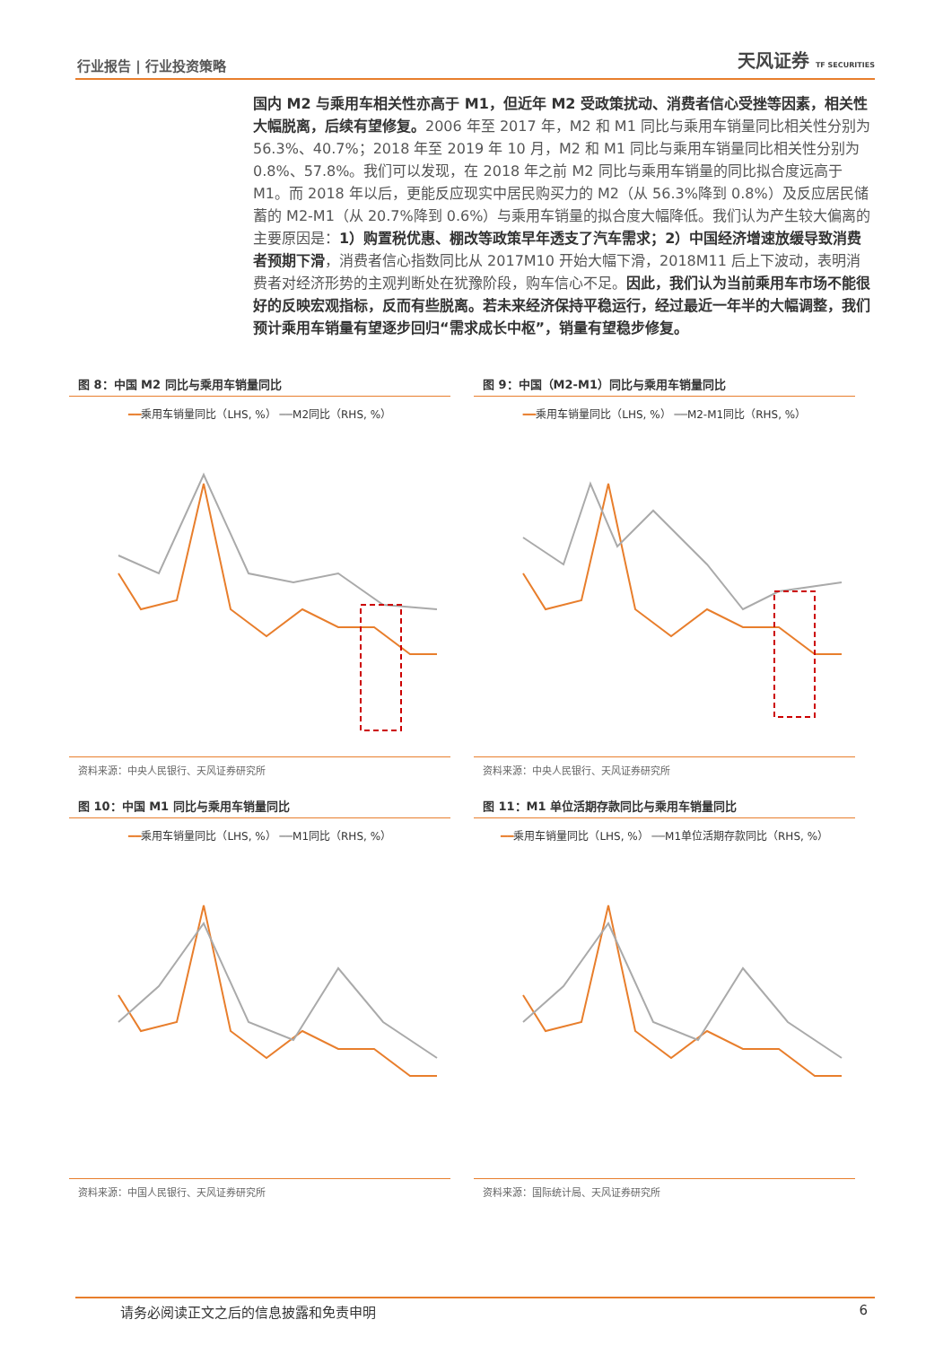行业报告 | 行业投资策略 天风证券 TF SECURITIES
国内 M2 与乘用车相关性亦高于 M1，但近年 M2 受政策扰动、消费者信心受挫等因素，相关性大幅脱离，后续有望修复。2006 年至 2017 年，M2 和 M1 同比与乘用车销量同比相关性分别为 56.3%、40.7%；2018 年至 2019 年 10 月，M2 和 M1 同比与乘用车销量同比相关性分别为 0.8%、57.8%。我们可以发现，在 2018 年之前 M2 同比与乘用车销量的同比拟合度远高于 M1。而 2018 年以后，更能反应现实中居民购买力的 M2（从 56.3%降到 0.8%）及反应居民储蓄的 M2-M1（从 20.7%降到 0.6%）与乘用车销量的拟合度大幅降低。我们认为产生较大偏离的主要原因是：1）购置税优惠、棚改等政策早年透支了汽车需求；2）中国经济增速放缓导致消费者预期下滑，消费者信心指数同比从 2017M10 开始大幅下滑，2018M11 后上下波动，表明消费者对经济形势的主观判断处在犹豫阶段，购车信心不足。因此，我们认为当前乘用车市场不能很好的反映宏观指标，反而有些脱离。若未来经济保持平稳运行，经过最近一年半的大幅调整，我们预计乘用车销量有望逐步回归“需求成长中枢”，销量有望稳步修复。
图 8：中国 M2 同比与乘用车销量同比
━━乘用车销量同比（LHS, %） ━━M2同比（RHS, %）
资料来源：中央人民银行、天风证券研究所
图 9：中国（M2-M1）同比与乘用车销量同比
━━乘用车销量同比（LHS, %） ━━M2-M1同比（RHS, %）
资料来源：中央人民银行、天风证券研究所
图 10：中国 M1 同比与乘用车销量同比
━━乘用车销量同比（LHS, %） ━━M1同比（RHS, %）
资料来源：中国人民银行、天风证券研究所
图 11：M1 单位活期存款同比与乘用车销量同比
━━乘用车销量同比（LHS, %） ━━M1单位活期存款同比（RHS, %）
资料来源：国际统计局、天风证券研究所
请务必阅读正文之后的信息披露和免责申明 6